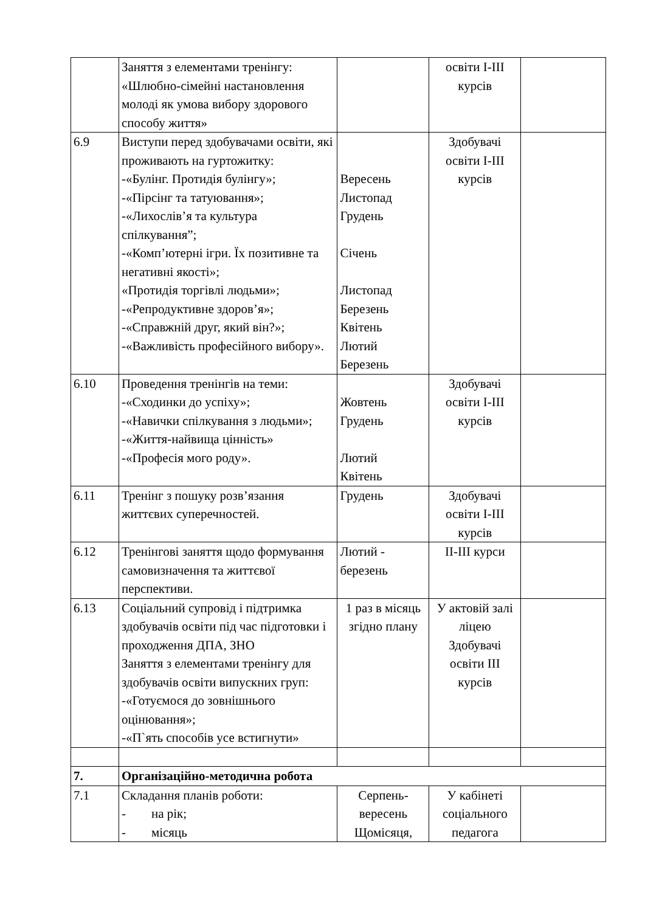| | Заняття з елементами тренінгу: «Шлюбно-сімейні настановлення молоді як умова вибору здорового способу життя» | | освіти I-III курсів | |
| 6.9 | Виступи перед здобувачами освіти, які проживають на гуртожитку: -«Булінг. Протидія булінгу»; -«Пірсінг та татуювання»; -«Лихослів’я та культура спілкування”; -«Комп’ютерні ігри. Їх позитивне та негативні якості»; «Протидія торгівлі людьми»; -«Репродуктивне здоров’я»; -«Справжній друг, який він?»; -«Важливість професійного вибору». | Вересень Листопад Грудень Січень Листопад Березень Квітень Лютий Березень | Здобувачі освіти I-III курсів | |
| 6.10 | Проведення тренінгів на теми: -«Сходинки до успіху»; -«Навички спілкування з людьми»; -«Життя-найвища цінність» -«Професія мого роду». | Жовтень Грудень Лютий Квітень | Здобувачі освіти I-III курсів | |
| 6.11 | Тренінг з пошуку розв’язання життєвих суперечностей. | Грудень | Здобувачі освіти I-III курсів | |
| 6.12 | Тренінгові заняття щодо формування самовизначення та життєвої перспективи. | Лютий - березень | II-III курси | |
| 6.13 | Соціальний супровід і підтримка здобувачів освіти під час підготовки і проходження ДПА, ЗНО Заняття з елементами тренінгу для здобувачів освіти випускних груп: -«Готуємося до зовнішнього оцінювання»; -«П`ять способів усе встигнути» | 1 раз в місяць згідно плану | У актовій залі ліцею Здобувачі освіти III курсів | |
| 7. | Організаційно-методична робота | | | |
| 7.1 | Складання планів роботи: - на рік; - місяць | Серпень-вересень Щомісяця, | У кабінеті соціального педагога | |